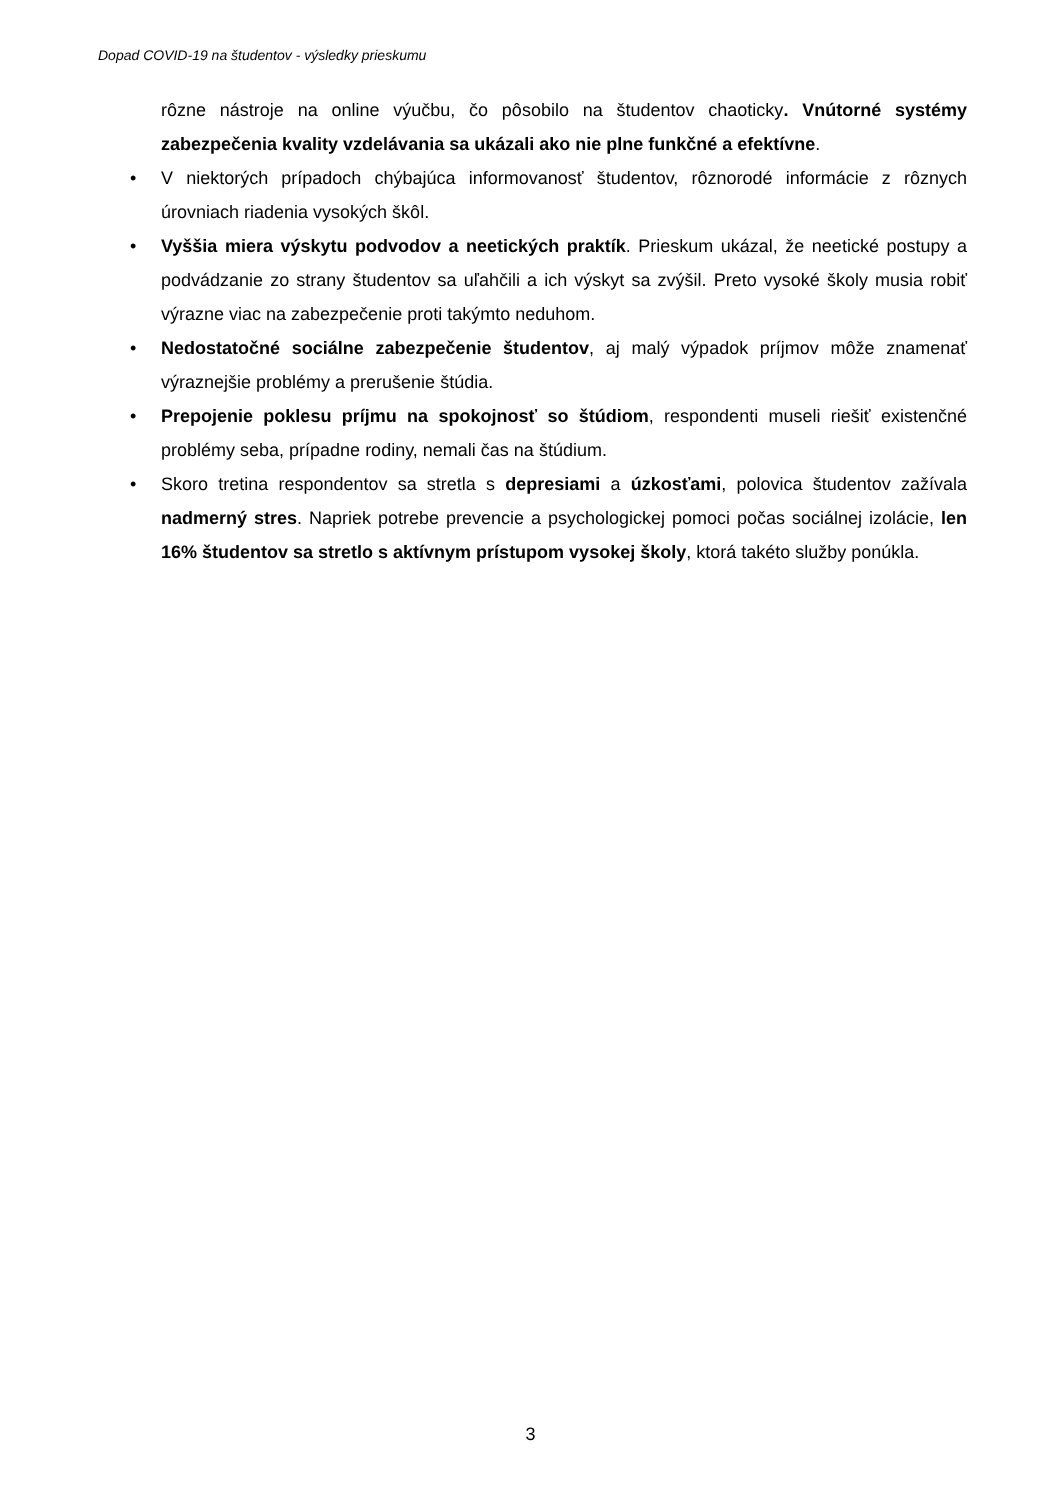Dopad COVID-19 na študentov - výsledky prieskumu
rôzne nástroje na online výučbu, čo pôsobilo na študentov chaoticky. Vnútorné systémy zabezpečenia kvality vzdelávania sa ukázali ako nie plne funkčné a efektívne.
• V niektorých prípadoch chýbajúca informovanosť študentov, rôznorodé informácie z rôznych úrovniach riadenia vysokých škôl.
• Vyššia miera výskytu podvodov a neetických praktík. Prieskum ukázal, že neetické postupy a podvádzanie zo strany študentov sa uľahčili a ich výskyt sa zvýšil. Preto vysoké školy musia robiť výrazne viac na zabezpečenie proti takýmto neduhom.
• Nedostatočné sociálne zabezpečenie študentov, aj malý výpadok príjmov môže znamenať výraznejšie problémy a prerušenie štúdia.
• Prepojenie poklesu príjmu na spokojnosť so štúdiom, respondenti museli riešiť existenčné problémy seba, prípadne rodiny, nemali čas na štúdium.
• Skoro tretina respondentov sa stretla s depresiami a úzkosťami, polovica študentov zažívala nadmerný stres. Napriek potrebe prevencie a psychologickej pomoci počas sociálnej izolácie, len 16% študentov sa stretlo s aktívnym prístupom vysokej školy, ktorá takéto služby ponúkla.
3